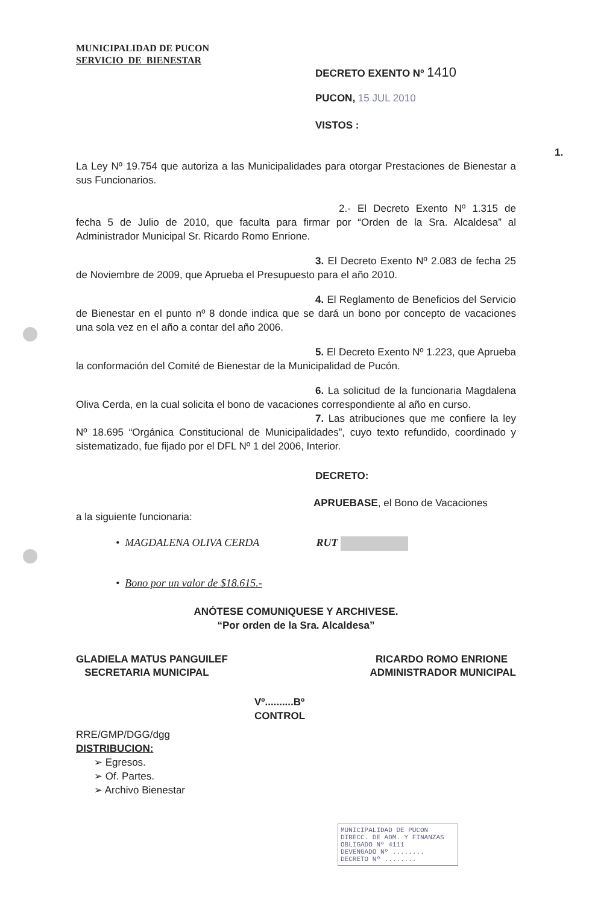MUNICIPALIDAD DE PUCON
SERVICIO DE BIENESTAR
DECRETO EXENTO Nº 1410
PUCON, 15 JUL 2010
VISTOS :
1. La Ley Nº 19.754 que autoriza a las Municipalidades para otorgar Prestaciones de Bienestar a sus Funcionarios.
2.- El Decreto Exento Nº 1.315 de fecha 5 de Julio de 2010, que faculta para firmar por “Orden de la Sra. Alcaldesa” al Administrador Municipal Sr. Ricardo Romo Enrione.
3. El Decreto Exento Nº 2.083 de fecha 25 de Noviembre de 2009, que Aprueba el Presupuesto para el año 2010.
4. El Reglamento de Beneficios del Servicio de Bienestar en el punto nº 8 donde indica que se dará un bono por concepto de vacaciones una sola vez en el año a contar del año 2006.
5. El Decreto Exento Nº 1.223, que Aprueba la conformación del Comité de Bienestar de la Municipalidad de Pucón.
6. La solicitud de la funcionaria Magdalena Oliva Cerda, en la cual solicita el bono de vacaciones correspondiente al año en curso.
7. Las atribuciones que me confiere la ley Nº 18.695 “Orgánica Constitucional de Municipalidades”, cuyo texto refundido, coordinado y sistematizado, fue fijado por el DFL Nº 1 del 2006, Interior.
DECRETO:
APRUEBASE, el Bono de Vacaciones
a la siguiente funcionaria:
• MAGDALENA OLIVA CERDA RUT
• Bono por un valor de $18.615.-
ANÓTESE COMUNIQUESE Y ARCHIVESE.
“Por orden de la Sra. Alcaldesa”
GLADIELA MATUS PANGUILEF
SECRETARIA MUNICIPAL
RICARDO ROMO ENRIONE
ADMINISTRADOR MUNICIPAL
Vº..........Bº
CONTROL
RRE/GMP/DGG/dgg
DISTRIBUCION:
➢ Egresos.
➢ Of. Partes.
➢ Archivo Bienestar
MUNICIPALIDAD DE PUCON
DIRECC. DE ADM. Y FINANZAS
OBLIGADO Nº 4111
DEVENGADO Nº ........
DECRETO Nº ........